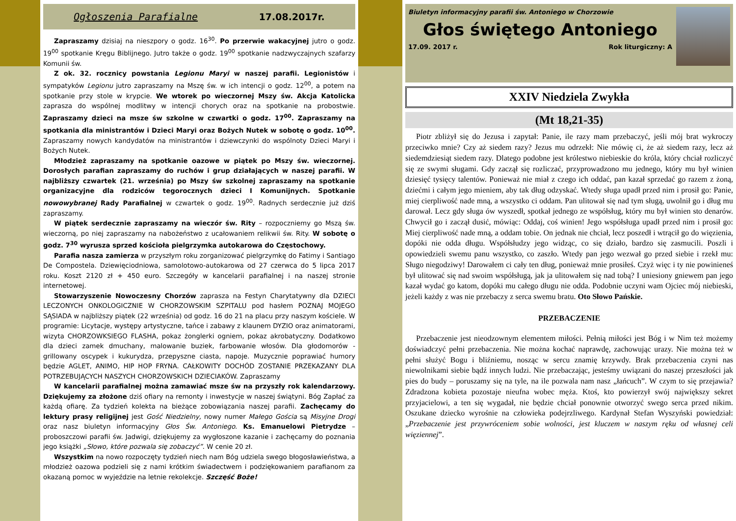Ogłoszenia Parafialne 17.08.2017r.
Zapraszamy dzisiaj na nieszpory o godz. 16<sup>30</sup>. Po przerwie wakacyjnej jutro o godz. 19<sup>00</sup> spotkanie Kręgu Biblijnego. Jutro także o godz. 19<sup>00</sup> spotkanie nadzwyczajnych szafarzy Komunii św.
Z ok. 32. rocznicy powstania Legionu Maryi w naszej parafii. Legionistów i sympatyków Legionu jutro zapraszamy na Mszę św. w ich intencji o godz. 12<sup>00</sup>, a potem na spotkanie przy stole w krypcie. We wtorek po wieczornej Mszy św. Akcja Katolicka zaprasza do wspólnej modlitwy w intencji chorych oraz na spotkanie na probostwie. Zapraszamy dzieci na msze św szkolne w czwartki o godz. 17<sup>00</sup>. Zapraszamy na spotkania dla ministrantów i Dzieci Maryi oraz Bożych Nutek w sobotę o godz. 10<sup>00</sup>. Zapraszamy nowych kandydatów na ministrantów i dziewczynki do wspólnoty Dzieci Maryi i Bożych Nutek.
Młodzież zapraszamy na spotkanie oazowe w piątek po Mszy św. wieczornej. Dorosłych parafian zapraszamy do ruchów i grup działających w naszej parafii. W najbliższy czwartek (21. września) po Mszy św szkolnej zapraszamy na spotkanie organizacyjne dla rodziców tegorocznych dzieci I Komunijnych. Spotkanie nowowybranej Rady Parafialnej w czwartek o godz. 19<sup>00</sup>. Radnych serdecznie już dziś zapraszamy.
W piątek serdecznie zapraszamy na wieczór św. Rity – rozpoczniemy go Mszą św. wieczorną, po niej zapraszamy na nabożeństwo z ucałowaniem relikwii św. Rity. W sobotę o godz. 7<sup>30</sup> wyrusza sprzed kościoła pielgrzymka autokarowa do Częstochowy.
Parafia nasza zamierza w przyszłym roku zorganizować pielgrzymkę do Fatimy i Santiago De Compostela. Dziewięciodniowa, samolotowo-autokarowa od 27 czerwca do 5 lipca 2017 roku. Koszt 2120 zł + 450 euro. Szczegóły w kancelarii parafialnej i na naszej stronie internetowej.
Stowarzyszenie Nowoczesny Chorzów zaprasza na Festyn Charytatywny dla DZIECI LECZONYCH ONKOLOGICZNIE W CHORZOWSKIM SZPITALU pod hasłem POZNAJ MOJEGO SĄSIADA w najbliższy piątek (22 września) od godz. 16 do 21 na placu przy naszym kościele. W programie: Licytacje, występy artystyczne, tańce i zabawy z klaunem DYZIO oraz animatorami, wizyta CHORZOWKSIEGO FLASHA, pokaz żonglerki ogniem, pokaz akrobatyczny. Dodatkowo dla dzieci zamek dmuchany, malowanie buziek, farbowanie włosów. Dla głodomorów - grillowany oscypek i kukurydza, przepyszne ciasta, napoje. Muzycznie poprawiać humory będzie AGLET, ANIMO, HIP HOP FRYNA. CAŁKOWITY DOCHÓD ZOSTANIE PRZEKAZANY DLA POTRZEBUJĄCYCH NASZYCH CHORZOWSKICH DZIECIAKÓW. Zapraszamy
W kancelarii parafialnej można zamawiać msze św na przyszły rok kalendarzowy. Dziękujemy za złożone dziś ofiary na remonty i inwestycje w naszej świątyni. Bóg Zapłać za każdą ofiarę. Za tydzień kolekta na bieżące zobowiązania naszej parafii. Zachęcamy do lektury prasy religijnej jest Gość Niedzielny, nowy numer Małego Gościa są Misyjne Drogi oraz nasz biuletyn informacyjny Głos Św. Antoniego. Ks. Emanuelowi Pietrydze – proboszczowi parafii św. Jadwigi, dziękujemy za wygłoszone kazanie i zachęcamy do poznania jego książki „Słowo, które pozwala się zobaczyć”. W cenie 20 zł.
Wszystkim na nowo rozpoczęty tydzień niech nam Bóg udziela swego błogosławieństwa, a młodzież oazowa podzieli się z nami krótkim świadectwem i podziękowaniem parafianom za okazaną pomoc w wyjeździe na letnie rekolekcje. Szczęść Boże!
Biuletyn informacyjny parafii św. Antoniego w Chorzowie
Głos świętego Antoniego
17.09. 2017 r. Rok liturgiczny: A
XXIV Niedziela Zwykła
(Mt 18,21-35)
Piotr zbliżył się do Jezusa i zapytał: Panie, ile razy mam przebaczyć, jeśli mój brat wykroczy przeciwko mnie? Czy aż siedem razy? Jezus mu odrzekł: Nie mówię ci, że aż siedem razy, lecz aż siedemdziesiąt siedem razy. Dlatego podobne jest królestwo niebieskie do króla, który chciał rozliczyć się ze swymi sługami. Gdy zaczął się rozliczać, przyprowadzono mu jednego, który mu był winien dziesięć tysięcy talentów. Ponieważ nie miał z czego ich oddać, pan kazał sprzedać go razem z żoną, dziećmi i całym jego mieniem, aby tak dług odzyskać. Wtedy sługa upadł przed nim i prosił go: Panie, miej cierpliwość nade mną, a wszystko ci oddam. Pan ulitował się nad tym sługą, uwolnił go i dług mu darował. Lecz gdy sługa ów wyszedł, spotkał jednego ze współsług, który mu był winien sto denarów. Chwycił go i zaczął dusić, mówiąc: Oddaj, coś winien! Jego współsługa upadł przed nim i prosił go: Miej cierpliwość nade mną, a oddam tobie. On jednak nie chciał, lecz poszedł i wtrącił go do więzienia, dopóki nie odda długu. Współsłudzy jego widząc, co się działo, bardzo się zasmucili. Poszli i opowiedzieli swemu panu wszystko, co zaszło. Wtedy pan jego wezwał go przed siebie i rzekł mu: Sługo niegodziwy! Darowałem ci cały ten dług, ponieważ mnie prosiłeś. Czyż więc i ty nie powinieneś był ulitować się nad swoim współsługą, jak ja ulitowałem się nad tobą? I uniesiony gniewem pan jego kazał wydać go katom, dopóki mu całego długu nie odda. Podobnie uczyni wam Ojciec mój niebieski, jeżeli każdy z was nie przebaczy z serca swemu bratu. Oto Słowo Pańskie.
PRZEBACZENIE
Przebaczenie jest nieodzownym elementem miłości. Pełnią miłości jest Bóg i w Nim też możemy doświadczyć pełni przebaczenia. Nie można kochać naprawdę, zachowując urazy. Nie można też w pełni służyć Bogu i bliźniemu, nosząc w sercu znamię krzywdy. Brak przebaczenia czyni nas niewolnikami siebie bądź innych ludzi. Nie przebaczając, jesteśmy uwiązani do naszej przeszłości jak pies do budy – poruszamy się na tyle, na ile pozwala nam nasz „łańcuch”. W czym to się przejawia? Zdradzona kobieta pozostaje nieufna wobec męża. Ktoś, kto powierzył swój największy sekret przyjacielowi, a ten się wygadał, nie będzie chciał ponownie otworzyć swego serca przed nikim. Oszukane dziecko wyrośnie na człowieka podejrzliwego. Kardynał Stefan Wyszyński powiedział: „Przebaczenie jest przywróceniem sobie wolności, jest kluczem w naszym ręku od własnej celi więziennej”.